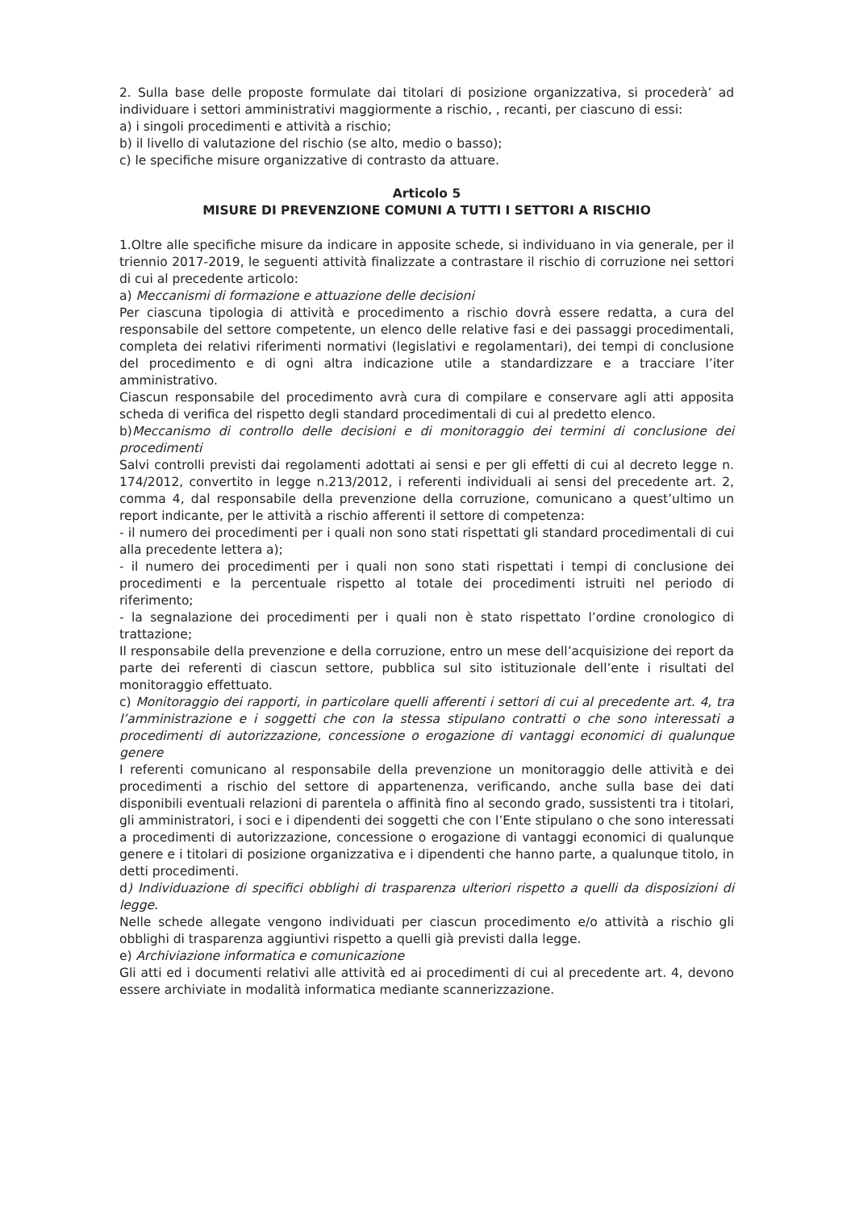2. Sulla base delle proposte formulate dai titolari di posizione organizzativa, si procederà’ ad individuare i settori amministrativi maggiormente a rischio, , recanti, per ciascuno di essi:
a) i singoli procedimenti e attività a rischio;
b) il livello di valutazione del rischio (se alto, medio o basso);
c) le specifiche misure organizzative di contrasto da attuare.
Articolo 5
MISURE DI PREVENZIONE COMUNI A TUTTI I SETTORI A RISCHIO
1.Oltre alle specifiche misure da indicare in apposite schede, si individuano in via generale, per il triennio 2017-2019, le seguenti attività finalizzate a contrastare il rischio di corruzione nei settori di cui al precedente articolo:
a) Meccanismi di formazione e attuazione delle decisioni
Per ciascuna tipologia di attività e procedimento a rischio dovrà essere redatta, a cura del responsabile del settore competente, un elenco delle relative fasi e dei passaggi procedimentali, completa dei relativi riferimenti normativi (legislativi e regolamentari), dei tempi di conclusione del procedimento e di ogni altra indicazione utile a standardizzare e a tracciare l’iter amministrativo.
Ciascun responsabile del procedimento avrà cura di compilare e conservare agli atti apposita scheda di verifica del rispetto degli standard procedimentali di cui al predetto elenco.
b)Meccanismo di controllo delle decisioni e di monitoraggio dei termini di conclusione dei procedimenti
Salvi controlli previsti dai regolamenti adottati ai sensi e per gli effetti di cui al decreto legge n. 174/2012, convertito in legge n.213/2012, i referenti individuali ai sensi del precedente art. 2, comma 4, dal responsabile della prevenzione della corruzione, comunicano a quest’ultimo un report indicante, per le attività a rischio afferenti il settore di competenza:
- il numero dei procedimenti per i quali non sono stati rispettati gli standard procedimentali di cui alla precedente lettera a);
- il numero dei procedimenti per i quali non sono stati rispettati i tempi di conclusione dei procedimenti e la percentuale rispetto al totale dei procedimenti istruiti nel periodo di riferimento;
- la segnalazione dei procedimenti per i quali non è stato rispettato l’ordine cronologico di trattazione;
Il responsabile della prevenzione e della corruzione, entro un mese dell’acquisizione dei report da parte dei referenti di ciascun settore, pubblica sul sito istituzionale dell’ente i risultati del monitoraggio effettuato.
c) Monitoraggio dei rapporti, in particolare quelli afferenti i settori di cui al precedente art. 4, tra l’amministrazione e i soggetti che con la stessa stipulano contratti o che sono interessati a procedimenti di autorizzazione, concessione o erogazione di vantaggi economici di qualunque genere
I referenti comunicano al responsabile della prevenzione un monitoraggio delle attività e dei procedimenti a rischio del settore di appartenenza, verificando, anche sulla base dei dati disponibili eventuali relazioni di parentela o affinità fino al secondo grado, sussistenti tra i titolari, gli amministratori, i soci e i dipendenti dei soggetti che con l’Ente stipulano o che sono interessati a procedimenti di autorizzazione, concessione o erogazione di vantaggi economici di qualunque genere e i titolari di posizione organizzativa e i dipendenti che hanno parte, a qualunque titolo, in detti procedimenti.
d) Individuazione di specifici obblighi di trasparenza ulteriori rispetto a quelli da disposizioni di legge.
Nelle schede allegate vengono individuati per ciascun procedimento e/o attività a rischio gli obblighi di trasparenza aggiuntivi rispetto a quelli già previsti dalla legge.
e) Archiviazione informatica e comunicazione
Gli atti ed i documenti relativi alle attività ed ai procedimenti di cui al precedente art. 4, devono essere archiviate in modalità informatica mediante scannerizzazione.